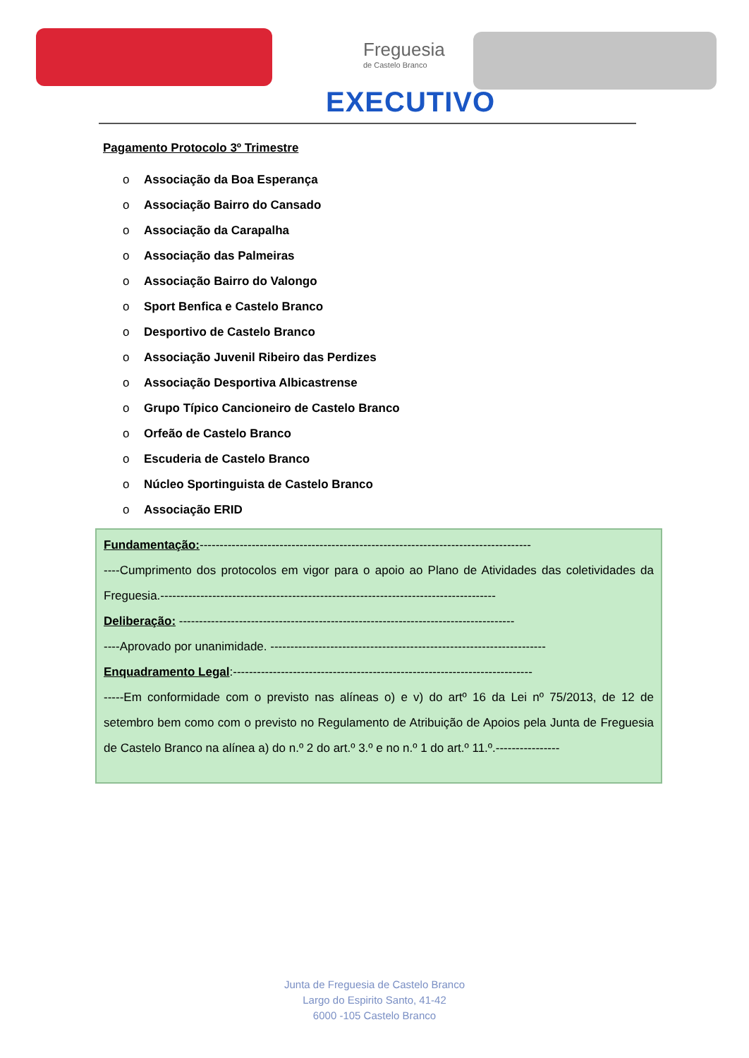Freguesia
de Castelo Branco
EXECUTIVO
Pagamento Protocolo 3º Trimestre
o Associação da Boa Esperança
o Associação Bairro do Cansado
o Associação da Carapalha
o Associação das Palmeiras
o Associação Bairro do Valongo
o Sport Benfica e Castelo Branco
o Desportivo de Castelo Branco
o Associação Juvenil Ribeiro das Perdizes
o Associação Desportiva Albicastrense
o Grupo Típico Cancioneiro de Castelo Branco
o Orfeão de Castelo Branco
o Escuderia de Castelo Branco
o Núcleo Sportinguista de Castelo Branco
o Associação ERID
Fundamentação:-----------------------------------------------------------------------------------
----Cumprimento dos protocolos em vigor para o apoio ao Plano de Atividades das coletividades da Freguesia.------------------------------------------------------------------------------------
Deliberação: ------------------------------------------------------------------------------------
----Aprovado por unanimidade. ---------------------------------------------------------------------
Enquadramento Legal:---------------------------------------------------------------------------
-----Em conformidade com o previsto nas alíneas o) e v) do artº 16 da Lei nº 75/2013, de 12 de setembro bem como com o previsto no Regulamento de Atribuição de Apoios pela Junta de Freguesia de Castelo Branco na alínea a) do n.º 2 do art.º 3.º e no n.º 1 do art.º 11.º.----------------
Junta de Freguesia de Castelo Branco
Largo do Espirito Santo, 41-42
6000 -105 Castelo Branco